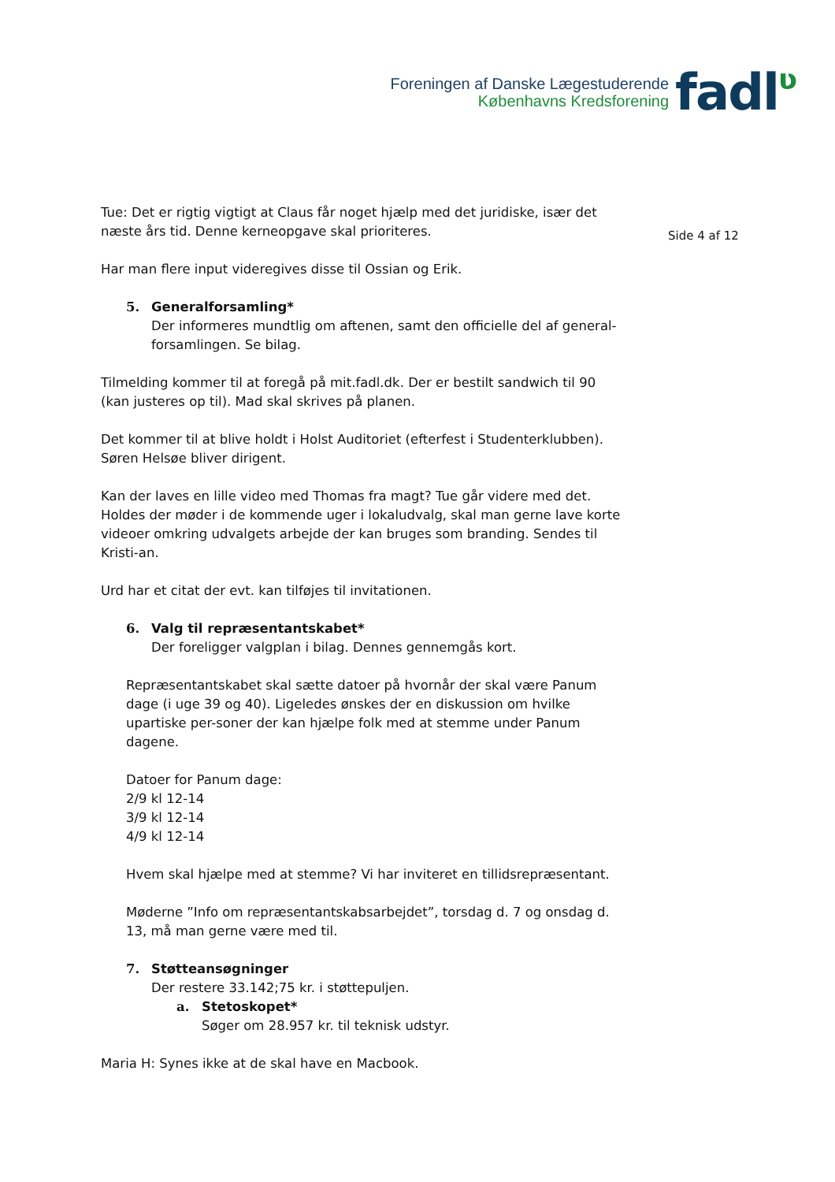Foreningen af Danske Lægestuderende
Københavns Kredsforening
fadlʋ
Side 4 af 12
Tue: Det er rigtig vigtigt at Claus får noget hjælp med det juridiske, især det næste års tid. Denne kerneopgave skal prioriteres.
Har man flere input videregives disse til Ossian og Erik.
5. Generalforsamling*
Der informeres mundtlig om aftenen, samt den officielle del af general-forsamlingen. Se bilag.
Tilmelding kommer til at foregå på mit.fadl.dk. Der er bestilt sandwich til 90 (kan justeres op til). Mad skal skrives på planen.
Det kommer til at blive holdt i Holst Auditoriet (efterfest i Studenterklubben).
Søren Helsøe bliver dirigent.
Kan der laves en lille video med Thomas fra magt? Tue går videre med det.
Holdes der møder i de kommende uger i lokaludvalg, skal man gerne lave korte videoer omkring udvalgets arbejde der kan bruges som branding. Sendes til Kristi-an.
Urd har et citat der evt. kan tilføjes til invitationen.
6. Valg til repræsentantskabet*
Der foreligger valgplan i bilag. Dennes gennemgås kort.
Repræsentantskabet skal sætte datoer på hvornår der skal være Panum dage (i uge 39 og 40). Ligeledes ønskes der en diskussion om hvilke upartiske per-soner der kan hjælpe folk med at stemme under Panum dagene.
Datoer for Panum dage:
2/9 kl 12-14
3/9 kl 12-14
4/9 kl 12-14
Hvem skal hjælpe med at stemme? Vi har inviteret en tillidsrepræsentant.
Møderne ”Info om repræsentantskabsarbejdet”, torsdag d. 7 og onsdag d. 13, må man gerne være med til.
7. Støtteansøgninger
Der restere 33.142;75 kr. i støttepuljen.
a. Stetoskopet*
Søger om 28.957 kr. til teknisk udstyr.
Maria H: Synes ikke at de skal have en Macbook.